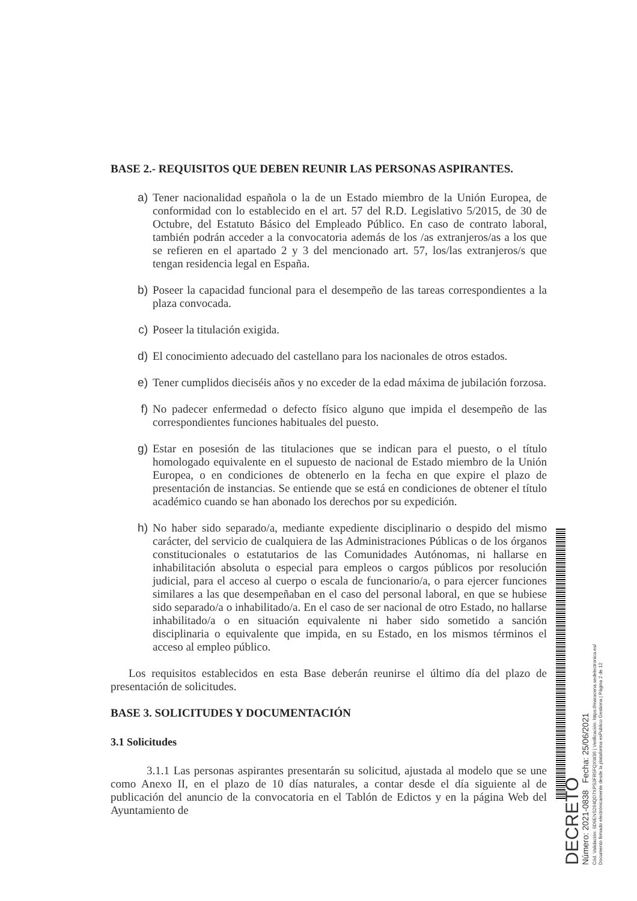BASE 2.- REQUISITOS QUE DEBEN REUNIR LAS PERSONAS ASPIRANTES.
a) Tener nacionalidad española o la de un Estado miembro de la Unión Europea, de conformidad con lo establecido en el art. 57 del R.D. Legislativo 5/2015, de 30 de Octubre, del Estatuto Básico del Empleado Público. En caso de contrato laboral, también podrán acceder a la convocatoria además de los /as extranjeros/as a los que se refieren en el apartado 2 y 3 del mencionado art. 57, los/las extranjeros/s que tengan residencia legal en España.
b) Poseer la capacidad funcional para el desempeño de las tareas correspondientes a la plaza convocada.
c) Poseer la titulación exigida.
d) El conocimiento adecuado del castellano para los nacionales de otros estados.
e) Tener cumplidos dieciséis años y no exceder de la edad máxima de jubilación forzosa.
f) No padecer enfermedad o defecto físico alguno que impida el desempeño de las correspondientes funciones habituales del puesto.
g) Estar en posesión de las titulaciones que se indican para el puesto, o el título homologado equivalente en el supuesto de nacional de Estado miembro de la Unión Europea, o en condiciones de obtenerlo en la fecha en que expire el plazo de presentación de instancias. Se entiende que se está en condiciones de obtener el título académico cuando se han abonado los derechos por su expedición.
h) No haber sido separado/a, mediante expediente disciplinario o despido del mismo carácter, del servicio de cualquiera de las Administraciones Públicas o de los órganos constitucionales o estatutarios de las Comunidades Autónomas, ni hallarse en inhabilitación absoluta o especial para empleos o cargos públicos por resolución judicial, para el acceso al cuerpo o escala de funcionario/a, o para ejercer funciones similares a las que desempeñaban en el caso del personal laboral, en que se hubiese sido separado/a o inhabilitado/a. En el caso de ser nacional de otro Estado, no hallarse inhabilitado/a o en situación equivalente ni haber sido sometido a sanción disciplinaria o equivalente que impida, en su Estado, en los mismos términos el acceso al empleo público.
Los requisitos establecidos en esta Base deberán reunirse el último día del plazo de presentación de solicitudes.
BASE 3. SOLICITUDES Y DOCUMENTACIÓN
3.1 Solicitudes
3.1.1 Las personas aspirantes presentarán su solicitud, ajustada al modelo que se une como Anexo II, en el plazo de 10 días naturales, a contar desde el día siguiente al de publicación del anuncio de la convocatoria en el Tablón de Edictos y en la página Web del Ayuntamiento de
DECRETO
Número: 2021-0838 Fecha: 25/06/2021
Cód. Validación: 9D9ENS264QD7XPS3FR5FQXW36 | Verificación: https://maracena.sedelectronica.es/
Documento firmado electrónicamente desde la plataforma esPublico Gestiona | Página 2 de 12